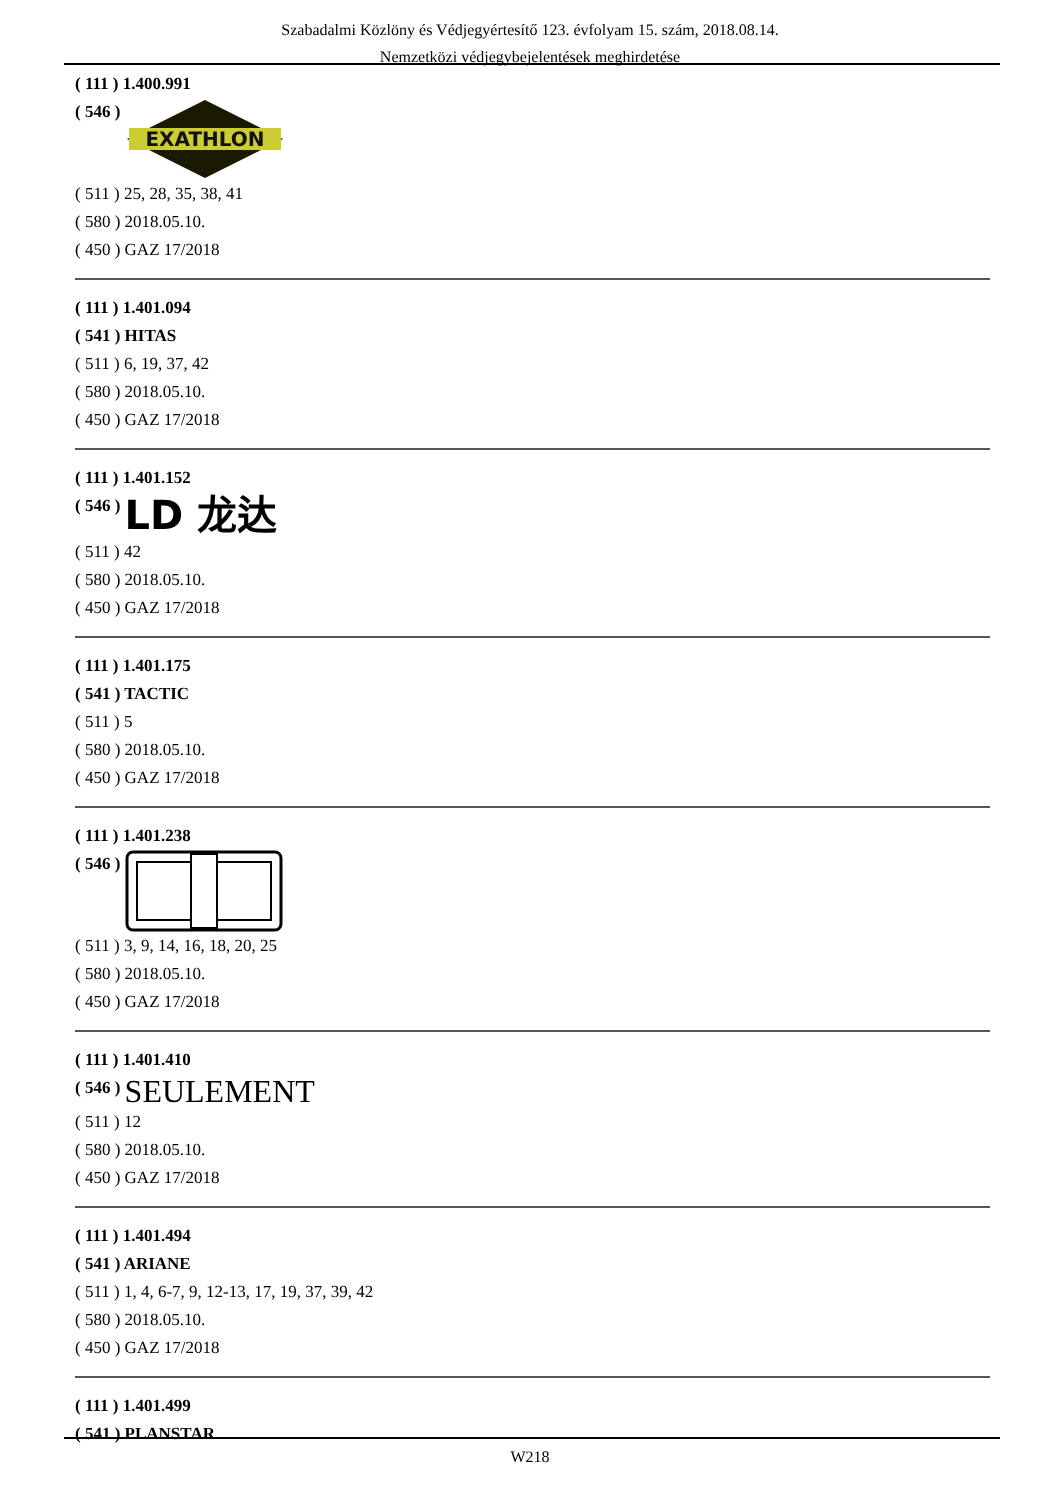Szabadalmi Közlöny és Védjegyértesítő 123. évfolyam 15. szám, 2018.08.14.
Nemzetközi védjegybejelentések meghirdetése
( 111 ) 1.400.991
( 546 )
EXATHLON
( 511 ) 25, 28, 35, 38, 41
( 580 ) 2018.05.10.
( 450 ) GAZ 17/2018
( 111 ) 1.401.094
( 541 ) HITAS
( 511 ) 6, 19, 37, 42
( 580 ) 2018.05.10.
( 450 ) GAZ 17/2018
( 111 ) 1.401.152
( 546 ) LD 龙达
( 511 ) 42
( 580 ) 2018.05.10.
( 450 ) GAZ 17/2018
( 111 ) 1.401.175
( 541 ) TACTIC
( 511 ) 5
( 580 ) 2018.05.10.
( 450 ) GAZ 17/2018
( 111 ) 1.401.238
( 546 )
( 511 ) 3, 9, 14, 16, 18, 20, 25
( 580 ) 2018.05.10.
( 450 ) GAZ 17/2018
( 111 ) 1.401.410
( 546 ) SEULEMENT
( 511 ) 12
( 580 ) 2018.05.10.
( 450 ) GAZ 17/2018
( 111 ) 1.401.494
( 541 ) ARIANE
( 511 ) 1, 4, 6-7, 9, 12-13, 17, 19, 37, 39, 42
( 580 ) 2018.05.10.
( 450 ) GAZ 17/2018
( 111 ) 1.401.499
( 541 ) PLANSTAR
W218